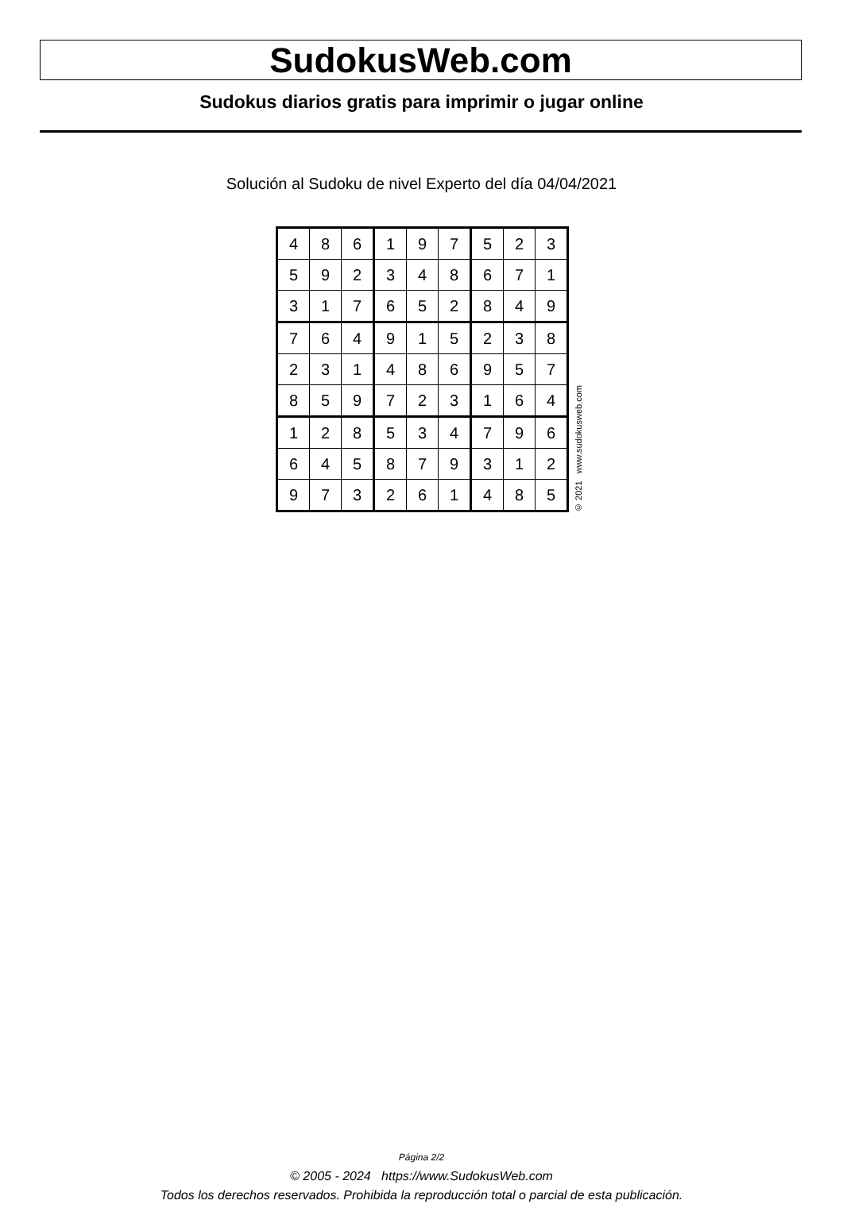SudokusWeb.com
Sudokus diarios gratis para imprimir o jugar online
Solución al Sudoku de nivel Experto del día 04/04/2021
| 4 | 8 | 6 | 1 | 9 | 7 | 5 | 2 | 3 |
| 5 | 9 | 2 | 3 | 4 | 8 | 6 | 7 | 1 |
| 3 | 1 | 7 | 6 | 5 | 2 | 8 | 4 | 9 |
| 7 | 6 | 4 | 9 | 1 | 5 | 2 | 3 | 8 |
| 2 | 3 | 1 | 4 | 8 | 6 | 9 | 5 | 7 |
| 8 | 5 | 9 | 7 | 2 | 3 | 1 | 6 | 4 |
| 1 | 2 | 8 | 5 | 3 | 4 | 7 | 9 | 6 |
| 6 | 4 | 5 | 8 | 7 | 9 | 3 | 1 | 2 |
| 9 | 7 | 3 | 2 | 6 | 1 | 4 | 8 | 5 |
© 2021 www.sudokusweb.com
Página 2/2
© 2005 - 2024 https://www.SudokusWeb.com
Todos los derechos reservados. Prohibida la reproducción total o parcial de esta publicación.